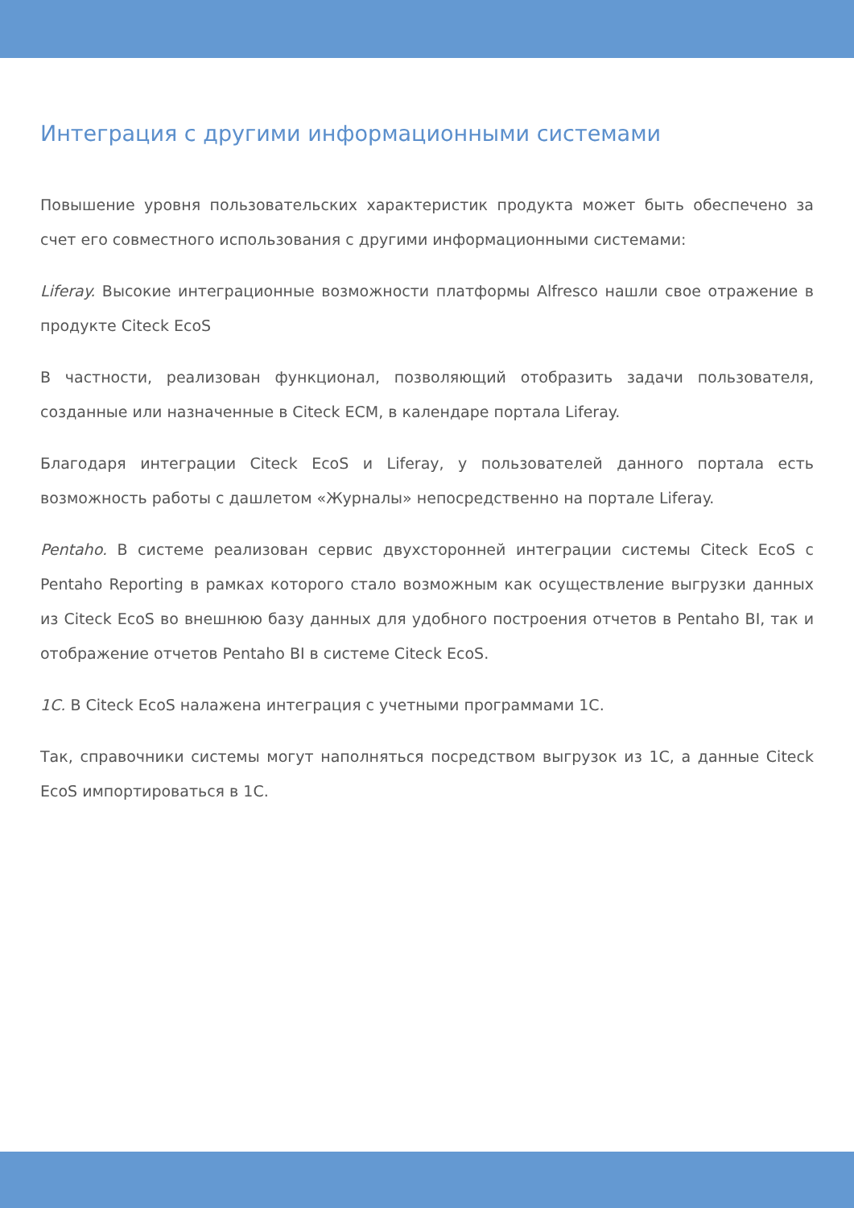Интеграция с другими информационными системами
Повышение уровня пользовательских характеристик продукта может быть обеспечено за счет его совместного использования с другими информационными системами:
Liferay. Высокие интеграционные возможности платформы Alfresco нашли свое отражение в продукте Citeck EcoS
В частности, реализован функционал, позволяющий отобразить задачи пользователя, созданные или назначенные в Citeck ECM, в календаре портала Liferay.
Благодаря интеграции Citeck EcoS и Liferay, у пользователей данного портала есть возможность работы с дашлетом «Журналы» непосредственно на портале Liferay.
Pentaho. В системе реализован сервис двухсторонней интеграции системы Citeck EcoS с Pentaho Reporting в рамках которого стало возможным как осуществление выгрузки данных из Citeck EcoS во внешнюю базу данных для удобного построения отчетов в Pentaho BI, так и отображение отчетов Pentaho BI в системе Citeck EcoS.
1C. В Citeck EcoS налажена интеграция с учетными программами 1С.
Так, справочники системы могут наполняться посредством выгрузок из 1С, а данные Citeck EcoS импортироваться в 1С.